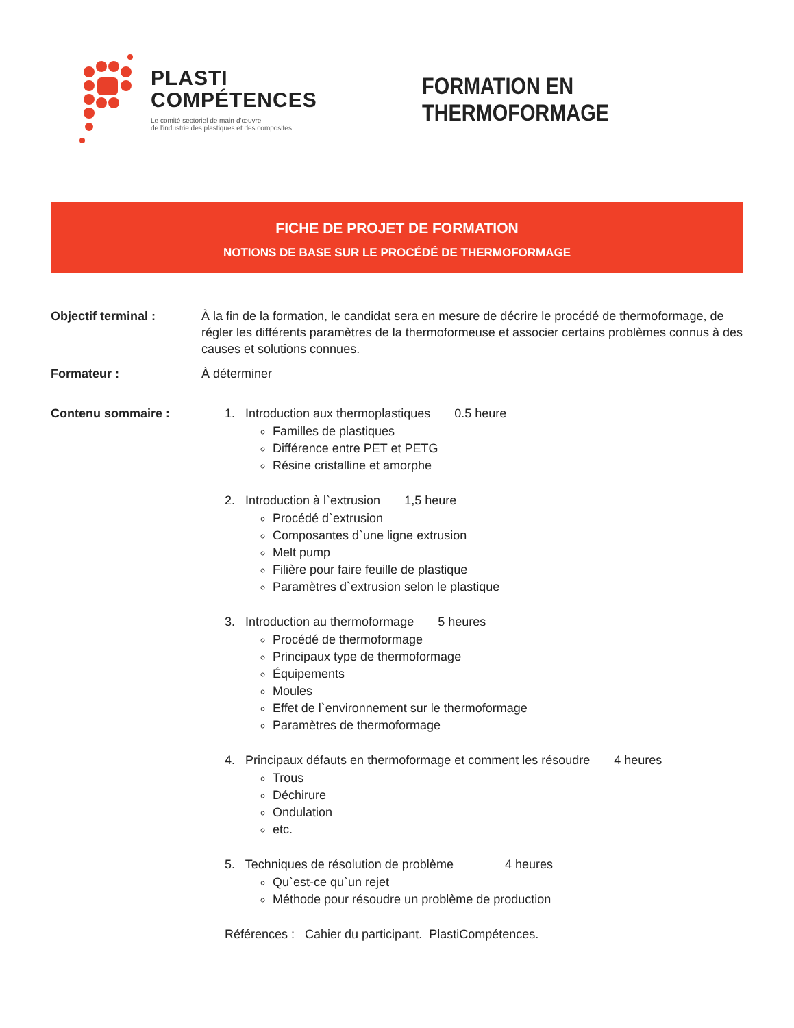PLASTI
COMPÉTENCES
Le comité sectoriel de main-d'œuvre
de l'industrie des plastiques et des composites
FORMATION EN THERMOFORMAGE
FICHE DE PROJET DE FORMATION
NOTIONS DE BASE SUR LE PROCÉDÉ DE THERMOFORMAGE
Objectif terminal : À la fin de la formation, le candidat sera en mesure de décrire le procédé de thermoformage, de régler les différents paramètres de la thermoformeuse et associer certains problèmes connus à des causes et solutions connues.
Formateur : À déterminer
Contenu sommaire : 1. Introduction aux thermoplastiques 0.5 heure
Familles de plastiques
Différence entre PET et PETG
Résine cristalline et amorphe
2. Introduction à l`extrusion 1,5 heure
Procédé d`extrusion
Composantes d`une ligne extrusion
Melt pump
Filière pour faire feuille de plastique
Paramètres d`extrusion selon le plastique
3. Introduction au thermoformage 5 heures
Procédé de thermoformage
Principaux type de thermoformage
Équipements
Moules
Effet de l`environnement sur le thermoformage
Paramètres de thermoformage
4. Principaux défauts en thermoformage et comment les résoudre 4 heures
Trous
Déchirure
Ondulation
etc.
5. Techniques de résolution de problème 4 heures
Qu`est-ce qu`un rejet
Méthode pour résoudre un problème de production
Références : Cahier du participant. PlastiCompétences.